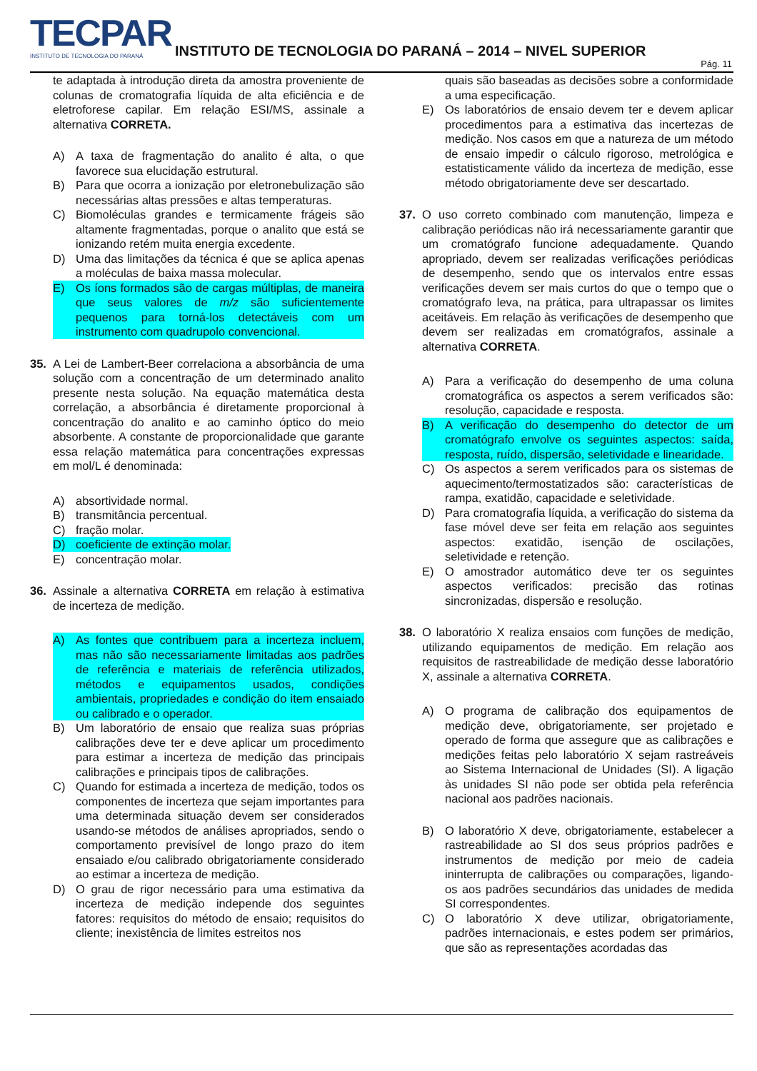TECPAR
INSTITUTO DE TECNOLOGIA DO PARANÁ
INSTITUTO DE TECNOLOGIA DO PARANÁ – 2014 – NIVEL SUPERIOR
Pág. 11
te adaptada à introdução direta da amostra proveniente de colunas de cromatografia líquida de alta eficiência e de eletroforese capilar. Em relação ESI/MS, assinale a alternativa CORRETA.
A) A taxa de fragmentação do analito é alta, o que favorece sua elucidação estrutural.
B) Para que ocorra a ionização por eletronebulização são necessárias altas pressões e altas temperaturas.
C) Biomoléculas grandes e termicamente frágeis são altamente fragmentadas, porque o analito que está se ionizando retém muita energia excedente.
D) Uma das limitações da técnica é que se aplica apenas a moléculas de baixa massa molecular.
E) Os íons formados são de cargas múltiplas, de maneira que seus valores de m/z são suficientemente pequenos para torná-los detectáveis com um instrumento com quadrupolo convencional.
35. A Lei de Lambert-Beer correlaciona a absorbância de uma solução com a concentração de um determinado analito presente nesta solução. Na equação matemática desta correlação, a absorbância é diretamente proporcional à concentração do analito e ao caminho óptico do meio absorbente. A constante de proporcionalidade que garante essa relação matemática para concentrações expressas em mol/L é denominada:
A) absortividade normal.
B) transmitância percentual.
C) fração molar.
D) coeficiente de extinção molar.
E) concentração molar.
36. Assinale a alternativa CORRETA em relação à estimativa de incerteza de medição.
A) As fontes que contribuem para a incerteza incluem, mas não são necessariamente limitadas aos padrões de referência e materiais de referência utilizados, métodos e equipamentos usados, condições ambientais, propriedades e condição do item ensaiado ou calibrado e o operador.
B) Um laboratório de ensaio que realiza suas próprias calibrações deve ter e deve aplicar um procedimento para estimar a incerteza de medição das principais calibrações e principais tipos de calibrações.
C) Quando for estimada a incerteza de medição, todos os componentes de incerteza que sejam importantes para uma determinada situação devem ser considerados usando-se métodos de análises apropriados, sendo o comportamento previsível de longo prazo do item ensaiado e/ou calibrado obrigatoriamente considerado ao estimar a incerteza de medição.
D) O grau de rigor necessário para uma estimativa da incerteza de medição independe dos seguintes fatores: requisitos do método de ensaio; requisitos do cliente; inexistência de limites estreitos nos
quais são baseadas as decisões sobre a conformidade a uma especificação.
E) Os laboratórios de ensaio devem ter e devem aplicar procedimentos para a estimativa das incertezas de medição. Nos casos em que a natureza de um método de ensaio impedir o cálculo rigoroso, metrológica e estatisticamente válido da incerteza de medição, esse método obrigatoriamente deve ser descartado.
37. O uso correto combinado com manutenção, limpeza e calibração periódicas não irá necessariamente garantir que um cromatógrafo funcione adequadamente. Quando apropriado, devem ser realizadas verificações periódicas de desempenho, sendo que os intervalos entre essas verificações devem ser mais curtos do que o tempo que o cromatógrafo leva, na prática, para ultrapassar os limites aceitáveis. Em relação às verificações de desempenho que devem ser realizadas em cromatógrafos, assinale a alternativa CORRETA.
A) Para a verificação do desempenho de uma coluna cromatográfica os aspectos a serem verificados são: resolução, capacidade e resposta.
B) A verificação do desempenho do detector de um cromatógrafo envolve os seguintes aspectos: saída, resposta, ruído, dispersão, seletividade e linearidade.
C) Os aspectos a serem verificados para os sistemas de aquecimento/termostatizados são: características de rampa, exatidão, capacidade e seletividade.
D) Para cromatografia líquida, a verificação do sistema da fase móvel deve ser feita em relação aos seguintes aspectos: exatidão, isenção de oscilações, seletividade e retenção.
E) O amostrador automático deve ter os seguintes aspectos verificados: precisão das rotinas sincronizadas, dispersão e resolução.
38. O laboratório X realiza ensaios com funções de medição, utilizando equipamentos de medição. Em relação aos requisitos de rastreabilidade de medição desse laboratório X, assinale a alternativa CORRETA.
A) O programa de calibração dos equipamentos de medição deve, obrigatoriamente, ser projetado e operado de forma que assegure que as calibrações e medições feitas pelo laboratório X sejam rastreáveis ao Sistema Internacional de Unidades (SI). A ligação às unidades SI não pode ser obtida pela referência nacional aos padrões nacionais.
B) O laboratório X deve, obrigatoriamente, estabelecer a rastreabilidade ao SI dos seus próprios padrões e instrumentos de medição por meio de cadeia ininterrupta de calibrações ou comparações, ligando-os aos padrões secundários das unidades de medida SI correspondentes.
C) O laboratório X deve utilizar, obrigatoriamente, padrões internacionais, e estes podem ser primários, que são as representações acordadas das